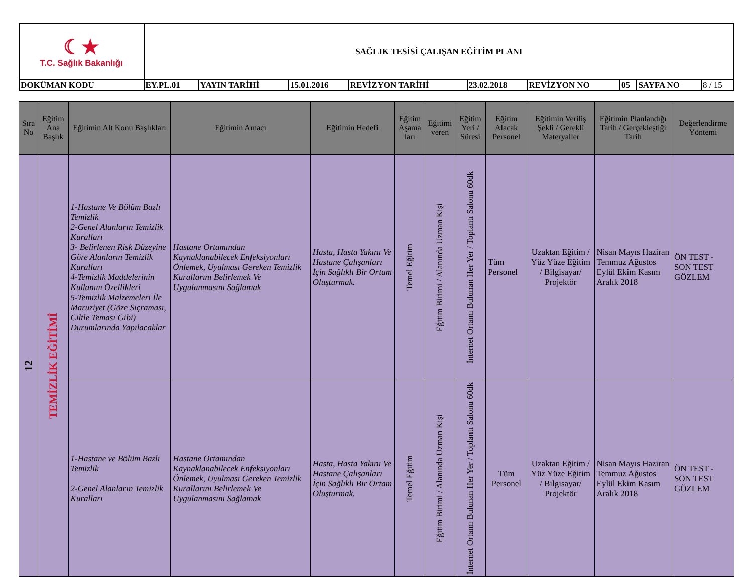| ☾★ T.C. Sağlık Bakanlığı | SAĞLIK TESİSİ ÇALIŞAN EĞİTİM PLANI | | | | | | | | |
| DOKÜMAN KODU | EY.PL.01 | YAYIN TARİHİ | 15.01.2016 | REVİZYON TARİHİ | 23.02.2018 | REVİZYON NO | 05 | SAYFA NO | 8 / 15 |
| Sıra No | Eğitim Ana Başlık | Eğitimin Alt Konu Başlıkları | Eğitimin Amacı | Eğitimin Hedefi | Eğitim Aşama ları | Eğitimi veren | Eğitim Yeri / Süresi | Eğitim Alacak Personel | Eğitimin Veriliş Şekli / Gerekli Materyaller | Eğitimin Planlandığı Tarih / Gerçekleştiği Tarih | Değerlendirme Yöntemi |
| --- | --- | --- | --- | --- | --- | --- | --- | --- | --- | --- | --- |
| 12 | TEMİZLİK EĞİTİMİ | 1-Hastane Ve Bölüm Bazlı Temizlik 2-Genel Alanların Temizlik Kuralları 3- Belirlenen Risk Düzeyine Göre Alanların Temizlik Kuralları 4-Temizlik Maddelerinin Kullanım Özellikleri 5-Temizlik Malzemeleri İle Maruziyet (Göze Sıçraması, Ciltle Teması Gibi) Durumlarında Yapılacaklar | Hastane Ortamından Kaynaklanabilecek Enfeksiyonları Önlemek, Uyulması Gereken Temizlik Kurallarını Belirlemek Ve Uygulanmasını Sağlamak | Hasta, Hasta Yakını Ve Hastane Çalışanları İçin Sağlıklı Bir Ortam Oluşturmak. | Temel Eğitim | Eğitim Birimi / Alanında Uzman Kişi | İnternet Ortamı Bulunan Her Yer / Toplantı Salonu 60dk | Tüm Personel | Uzaktan Eğitim / Yüz Yüze Eğitim / Bilgisayar/ Projektör | Nisan Mayıs Haziran Temmuz Ağustos Eylül Ekim Kasım Aralık 2018 | ÖN TEST - SON TEST GÖZLEM |
| | | 1-Hastane ve Bölüm Bazlı Temizlik 2-Genel Alanların Temizlik Kuralları | Hastane Ortamından Kaynaklanabilecek Enfeksiyonları Önlemek, Uyulması Gereken Temizlik Kurallarını Belirlemek Ve Uygulanmasını Sağlamak | Hasta, Hasta Yakını Ve Hastane Çalışanları İçin Sağlıklı Bir Ortam Oluşturmak. | Temel Eğitim | Eğitim Birimi / Alanında Uzman Kişi | İnternet Ortamı Bulunan Her Yer / Toplantı Salonu 60dk | Tüm Personel | Uzaktan Eğitim / Yüz Yüze Eğitim / Bilgisayar/ Projektör | Nisan Mayıs Haziran Temmuz Ağustos Eylül Ekim Kasım Aralık 2018 | ÖN TEST - SON TEST GÖZLEM |